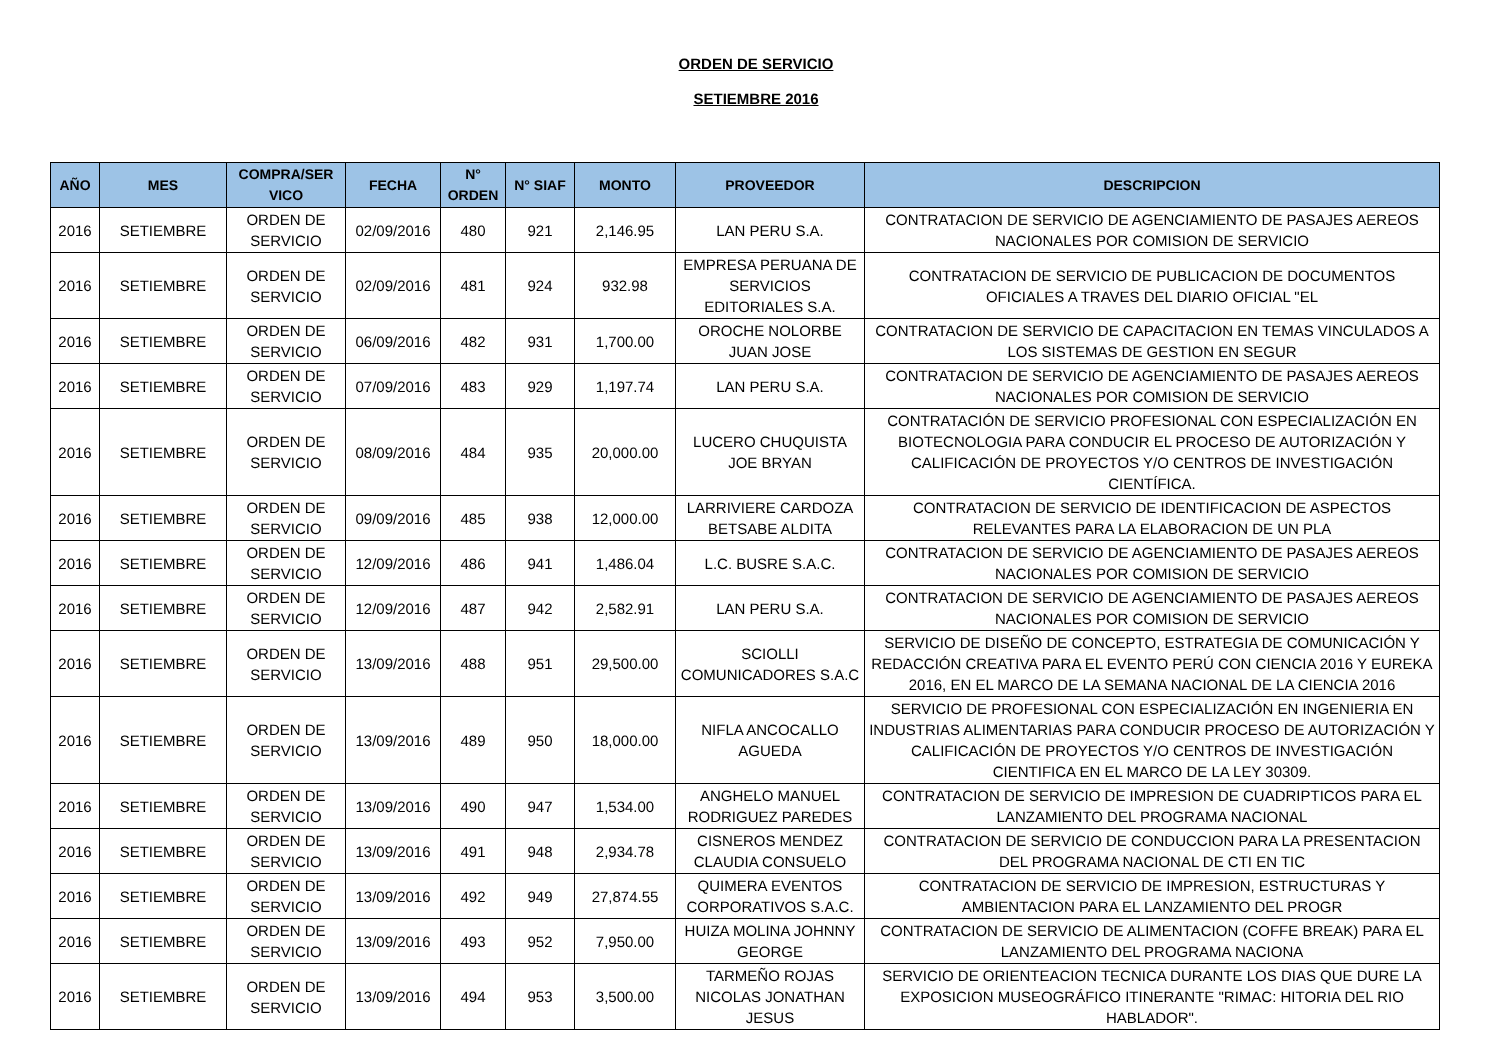ORDEN DE SERVICIO
SETIEMBRE 2016
| AÑO | MES | COMPRA/SER VICO | FECHA | N° ORDEN | N° SIAF | MONTO | PROVEEDOR | DESCRIPCION |
| --- | --- | --- | --- | --- | --- | --- | --- | --- |
| 2016 | SETIEMBRE | ORDEN DE SERVICIO | 02/09/2016 | 480 | 921 | 2,146.95 | LAN PERU S.A. | CONTRATACION DE SERVICIO DE AGENCIAMIENTO DE PASAJES AEREOS NACIONALES POR COMISION DE SERVICIO |
| 2016 | SETIEMBRE | ORDEN DE SERVICIO | 02/09/2016 | 481 | 924 | 932.98 | EMPRESA PERUANA DE SERVICIOS EDITORIALES S.A. | CONTRATACION DE SERVICIO DE PUBLICACION DE DOCUMENTOS OFICIALES A TRAVES DEL DIARIO OFICIAL "EL |
| 2016 | SETIEMBRE | ORDEN DE SERVICIO | 06/09/2016 | 482 | 931 | 1,700.00 | OROCHE NOLORBE JUAN JOSE | CONTRATACION DE SERVICIO DE CAPACITACION EN TEMAS VINCULADOS A LOS SISTEMAS DE GESTION EN SEGUR |
| 2016 | SETIEMBRE | ORDEN DE SERVICIO | 07/09/2016 | 483 | 929 | 1,197.74 | LAN PERU S.A. | CONTRATACION DE SERVICIO DE AGENCIAMIENTO DE PASAJES AEREOS NACIONALES POR COMISION DE SERVICIO |
| 2016 | SETIEMBRE | ORDEN DE SERVICIO | 08/09/2016 | 484 | 935 | 20,000.00 | LUCERO CHUQUISTA JOE BRYAN | CONTRATACIÓN DE SERVICIO PROFESIONAL CON ESPECIALIZACIÓN EN BIOTECNOLOGIA PARA CONDUCIR EL PROCESO DE AUTORIZACIÓN Y CALIFICACIÓN DE PROYECTOS Y/O CENTROS DE INVESTIGACIÓN CIENTÍFICA. |
| 2016 | SETIEMBRE | ORDEN DE SERVICIO | 09/09/2016 | 485 | 938 | 12,000.00 | LARRIVIERE CARDOZA BETSABE ALDITA | CONTRATACION DE SERVICIO DE IDENTIFICACION DE ASPECTOS RELEVANTES PARA LA ELABORACION DE UN PLA |
| 2016 | SETIEMBRE | ORDEN DE SERVICIO | 12/09/2016 | 486 | 941 | 1,486.04 | L.C. BUSRE S.A.C. | CONTRATACION DE SERVICIO DE AGENCIAMIENTO DE PASAJES AEREOS NACIONALES POR COMISION DE SERVICIO |
| 2016 | SETIEMBRE | ORDEN DE SERVICIO | 12/09/2016 | 487 | 942 | 2,582.91 | LAN PERU S.A. | CONTRATACION DE SERVICIO DE AGENCIAMIENTO DE PASAJES AEREOS NACIONALES POR COMISION DE SERVICIO |
| 2016 | SETIEMBRE | ORDEN DE SERVICIO | 13/09/2016 | 488 | 951 | 29,500.00 | SCIOLLI COMUNICADORES S.A.C | SERVICIO DE DISEÑO DE CONCEPTO, ESTRATEGIA DE COMUNICACIÓN Y REDACCIÓN CREATIVA PARA EL EVENTO PERÚ CON CIENCIA 2016 Y EUREKA 2016, EN EL MARCO DE LA SEMANA NACIONAL DE LA CIENCIA 2016 |
| 2016 | SETIEMBRE | ORDEN DE SERVICIO | 13/09/2016 | 489 | 950 | 18,000.00 | NIFLA ANCOCALLO AGUEDA | SERVICIO DE PROFESIONAL CON ESPECIALIZACIÓN EN INGENIERIA EN INDUSTRIAS ALIMENTARIAS PARA CONDUCIR PROCESO DE AUTORIZACIÓN Y CALIFICACIÓN DE PROYECTOS Y/O CENTROS DE INVESTIGACIÓN CIENTIFICA EN EL MARCO DE LA LEY 30309. |
| 2016 | SETIEMBRE | ORDEN DE SERVICIO | 13/09/2016 | 490 | 947 | 1,534.00 | ANGHELO MANUEL RODRIGUEZ PAREDES | CONTRATACION DE SERVICIO DE IMPRESION DE CUADRIPTICOS PARA EL LANZAMIENTO DEL PROGRAMA NACIONAL |
| 2016 | SETIEMBRE | ORDEN DE SERVICIO | 13/09/2016 | 491 | 948 | 2,934.78 | CISNEROS MENDEZ CLAUDIA CONSUELO | CONTRATACION DE SERVICIO DE CONDUCCION PARA LA PRESENTACION DEL PROGRAMA NACIONAL DE CTI EN TIC |
| 2016 | SETIEMBRE | ORDEN DE SERVICIO | 13/09/2016 | 492 | 949 | 27,874.55 | QUIMERA EVENTOS CORPORATIVOS S.A.C. | CONTRATACION DE SERVICIO DE IMPRESION, ESTRUCTURAS Y AMBIENTACION PARA EL LANZAMIENTO DEL PROGR |
| 2016 | SETIEMBRE | ORDEN DE SERVICIO | 13/09/2016 | 493 | 952 | 7,950.00 | HUIZA MOLINA JOHNNY GEORGE | CONTRATACION DE SERVICIO DE ALIMENTACION (COFFE BREAK) PARA EL LANZAMIENTO DEL PROGRAMA NACIONA |
| 2016 | SETIEMBRE | ORDEN DE SERVICIO | 13/09/2016 | 494 | 953 | 3,500.00 | TARMEÑO ROJAS NICOLAS JONATHAN JESUS | SERVICIO DE ORIENTEACION TECNICA DURANTE LOS DIAS QUE DURE LA EXPOSICION MUSEOGRÁFICO ITINERANTE "RIMAC: HITORIA DEL RIO HABLADOR". |